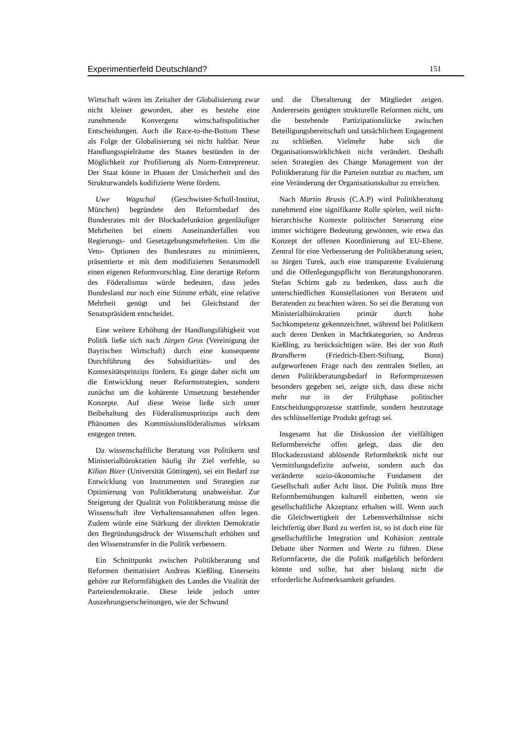Experimentierfeld Deutschland? 151
Wirtschaft wären im Zeitalter der Globalisierung zwar nicht kleiner geworden, aber es bestehe eine zunehmende Konvergenz wirtschaftspolitischer Entscheidungen. Auch die Race-to-the-Bottom These als Folge der Globalisierung sei nicht haltbar. Neue Handlungsspielräume des Staates bestünden in der Möglichkeit zur Profilierung als Norm-Entrepreneur. Der Staat könne in Phasen der Unsicherheit und des Strukturwandels kodifizierte Werte fördern.
Uwe Wagschal (Geschwister-Scholl-Institut, München) begründete den Reformbedarf des Bundesrates mit der Blockadefunktion gegenläufiger Mehrheiten bei einem Auseinanderfallen von Regierungs- und Gesetzgebungsmehrheiten. Um die Veto- Optionen des Bundesrates zu minimieren, präsentierte er mit dem modifizierten Senatsmodell einen eigenen Reformvorschlag. Eine derartige Reform des Föderalismus würde bedeuten, dass jedes Bundesland nur noch eine Stimme erhält, eine relative Mehrheit genügt und bei Gleichstand der Senatspräsident entscheidet.
Eine weitere Erhöhung der Handlungsfähigkeit von Politik ließe sich nach Jürgen Gros (Vereinigung der Bayrischen Wirtschaft) durch eine konsequente Durchführung des Subsidiaritäts- und des Konnexitätsprinzips fördern. Es ginge daher nicht um die Entwicklung neuer Reformstrategien, sondern zunächst um die kohärente Umsetzung bestehender Konzepte. Auf diese Weise ließe sich unter Beibehaltung des Föderalismusprinzips auch dem Phänomen des Kommissionsföderalismus wirksam entgegen treten.
Da wissenschaftliche Beratung von Politikern und Ministerialbürokratien häufig ihr Ziel verfehle, so Kilian Bizer (Universität Göttingen), sei ein Bedarf zur Entwicklung von Instrumenten und Strategien zur Optimierung von Politikberatung unabweisbar. Zur Steigerung der Qualität von Politikberatung müsse die Wissenschaft ihre Verhaltensannahmen offen legen. Zudem würde eine Stärkung der direkten Demokratie den Begründungsdruck der Wissenschaft erhöhen und den Wissenstransfer in die Politik verbessern.
Ein Schnittpunkt zwischen Politikberatung und Reformen thematisiert Andreas Kießling. Einerseits gehöre zur Reformfähigkeit des Landes die Vitalität der Parteiendemokratie. Diese leide jedoch unter Auszehrungserscheinungen, wie der Schwund
und die Überalterung der Mitglieder zeigen. Andererseits genügten strukturelle Reformen nicht, um die bestehende Partizipationslücke zwischen Beteiligungsbereitschaft und tatsächlichem Engagement zu schließen. Vielmehr habe sich die Organisationswirklichkeit nicht verändert. Deshalb seien Strategien des Change Management von der Politikberatung für die Parteien nutzbar zu machen, um eine Veränderung der Organisationskultur zu erreichen.
Nach Martin Brusis (C.A.P) wird Politikberatung zunehmend eine signifikante Rolle spielen, weil nicht-hierarchische Kontexte politischer Steuerung eine immer wichtigere Bedeutung gewönnen, wie etwa das Konzept der offenen Koordinierung auf EU-Ebene. Zentral für eine Verbesserung der Politikberatung seien, so Jürgen Turek, auch eine transparente Evaluierung und die Offenlegungspflicht von Beratungshonoraren. Stefan Schirm gab zu bedenken, dass auch die unterschiedlichen Konstellationen von Beratern und Beratenden zu beachten wären. So sei die Beratung von Ministerialbürokratien primär durch hohe Sachkompetenz gekennzeichnet, während bei Politikern auch deren Denken in Machtkategorien, so Andreas Kießling, zu berücksichtigen wäre. Bei der von Ruth Brandherm (Friedrich-Ebert-Stiftung, Bonn) aufgeworfenen Frage nach den zentralen Stellen, an denen Politikberatungsbedarf in Reformprozessen besonders gegeben sei, zeigte sich, dass diese nicht mehr nur in der Frühphase politischer Entscheidungsprozesse stattfinde, sondern heutzutage des schlüsselfertige Produkt gefragt sei.
Insgesamt hat die Diskussion der vielfältigen Reformbereiche offen gelegt, dass die den Blockadezustand ablösende Reformhektik nicht nur Vermittlungsdefizite aufweist, sondern auch das veränderte sozio-ökonomische Fundament der Gesellschaft außer Acht lässt. Die Politik muss Ihre Reformbemühungen kulturell einbetten, wenn sie gesellschaftliche Akzeptanz erhalten will. Wenn auch die Gleichwertigkeit der Lebensverhältnisse nicht leichtfertig über Bord zu werfen ist, so ist doch eine für gesellschaftliche Integration und Kohäsion zentrale Debatte über Normen und Werte zu führen. Diese Reformfacette, die die Politik maßgeblich befördern könnte und sollte, hat aber bislang nicht die erforderliche Aufmerksamkeit gefunden.